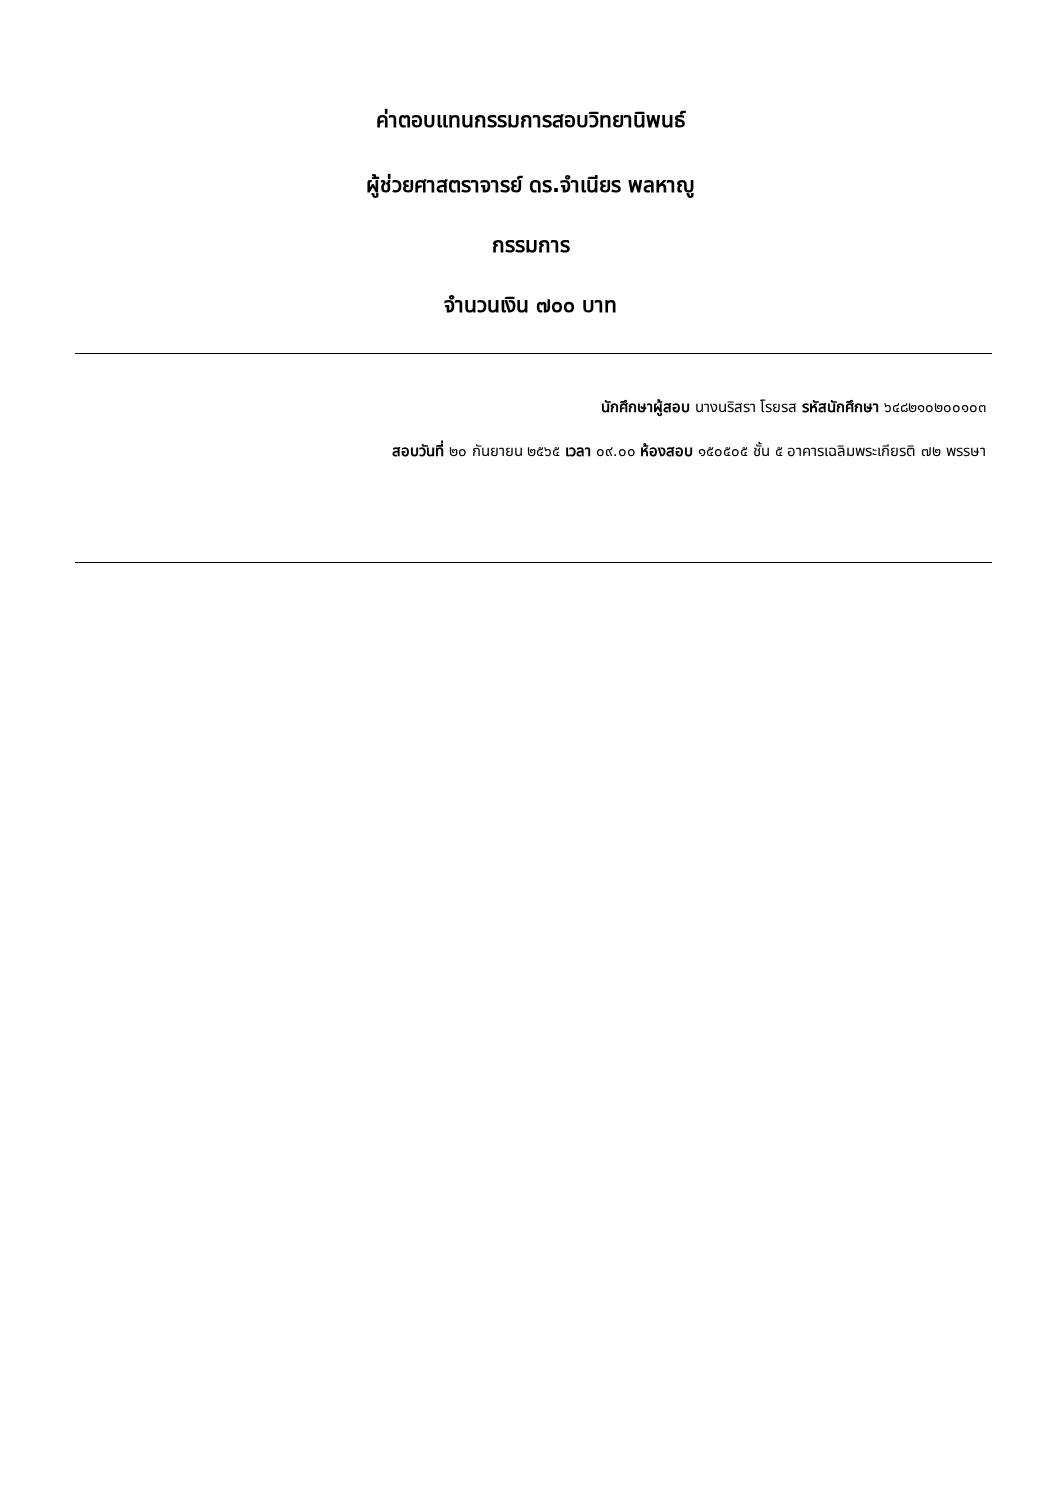ค่าตอบแทนกรรมการสอบวิทยานิพนธ์
ผู้ช่วยศาสตราจารย์ ดร.จำเนียร พลหาญู
กรรมการ
จำนวนเงิน ๗๐๐ บาท
นักศึกษาผู้สอบ นางนริสรา โรยรส รหัสนักศึกษา ๖๔๘๒๑๐๒๐๐๑๐๓
สอบวันที่ ๒๐ กันยายน ๒๕๖๕ เวลา ๐๙.๐๐ ห้องสอบ ๑๕๐๕๐๕ ชั้น ๕ อาคารเฉลิมพระเกียรติ ๗๒ พรรษา